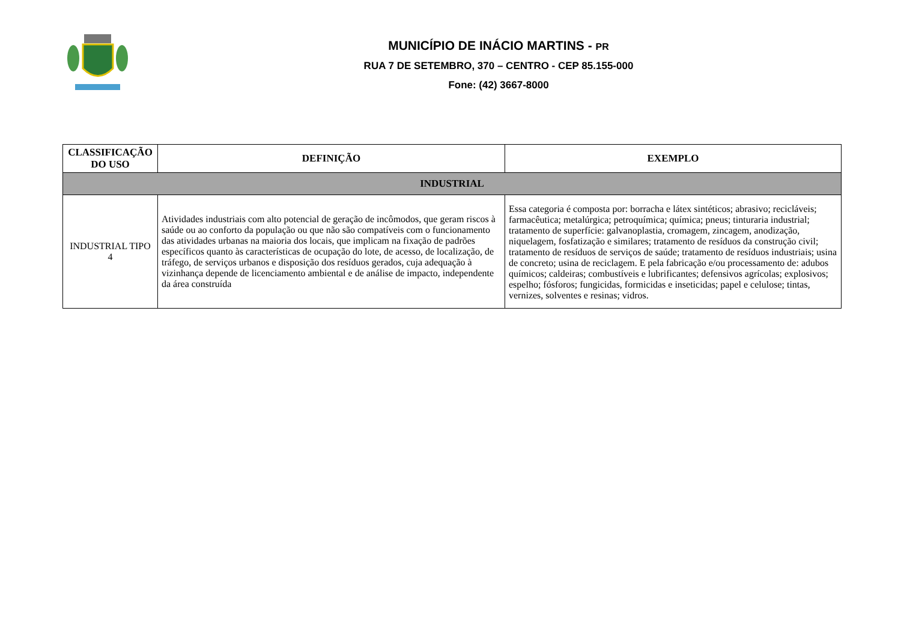MUNICÍPIO DE INÁCIO MARTINS - PR
RUA 7 DE SETEMBRO, 370 – CENTRO - CEP 85.155-000
Fone: (42) 3667-8000
| CLASSIFICAÇÃO DO USO | DEFINIÇÃO | EXEMPLO |
| --- | --- | --- |
| INDUSTRIAL | | |
| INDUSTRIAL TIPO 4 | Atividades industriais com alto potencial de geração de incômodos, que geram riscos à saúde ou ao conforto da população ou que não são compatíveis com o funcionamento das atividades urbanas na maioria dos locais, que implicam na fixação de padrões específicos quanto às características de ocupação do lote, de acesso, de localização, de tráfego, de serviços urbanos e disposição dos resíduos gerados, cuja adequação à vizinhança depende de licenciamento ambiental e de análise de impacto, independente da área construída | Essa categoria é composta por: borracha e látex sintéticos; abrasivo; recicláveis; farmacêutica; metalúrgica; petroquímica; química; pneus; tinturaria industrial; tratamento de superfície: galvanoplastia, cromagem, zincagem, anodização, niquelagem, fosfatização e similares; tratamento de resíduos da construção civil; tratamento de resíduos de serviços de saúde; tratamento de resíduos industriais; usina de concreto; usina de reciclagem. E pela fabricação e/ou processamento de: adubos químicos; caldeiras; combustíveis e lubrificantes; defensivos agrícolas; explosivos; espelho; fósforos; fungicidas, formicidas e inseticidas; papel e celulose; tintas, vernizes, solventes e resinas; vidros. |